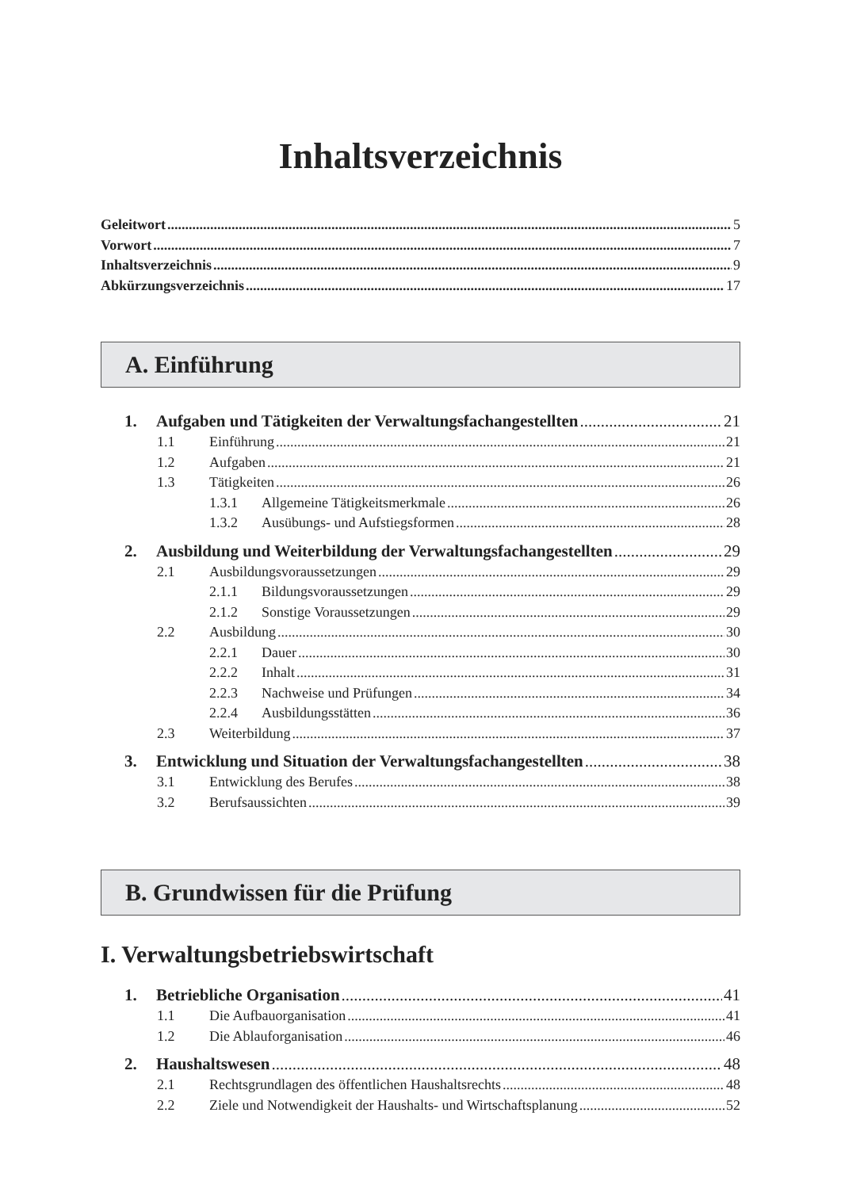Inhaltsverzeichnis
Geleitwort 5
Vorwort 7
Inhaltsverzeichnis 9
Abkürzungsverzeichnis 17
A. Einführung
1. Aufgaben und Tätigkeiten der Verwaltungsfachangestellten 21
1.1 Einführung 21
1.2 Aufgaben 21
1.3 Tätigkeiten 26
1.3.1 Allgemeine Tätigkeitsmerkmale 26
1.3.2 Ausübungs- und Aufstiegsformen 28
2. Ausbildung und Weiterbildung der Verwaltungsfachangestellten 29
2.1 Ausbildungsvoraussetzungen 29
2.1.1 Bildungsvoraussetzungen 29
2.1.2 Sonstige Voraussetzungen 29
2.2 Ausbildung 30
2.2.1 Dauer 30
2.2.2 Inhalt 31
2.2.3 Nachweise und Prüfungen 34
2.2.4 Ausbildungsstätten 36
2.3 Weiterbildung 37
3. Entwicklung und Situation der Verwaltungsfachangestellten 38
3.1 Entwicklung des Berufes 38
3.2 Berufsaussichten 39
B. Grundwissen für die Prüfung
I. Verwaltungsbetriebswirtschaft
1. Betriebliche Organisation 41
1.1 Die Aufbauorganisation 41
1.2 Die Ablauforganisation 46
2. Haushaltswesen 48
2.1 Rechtsgrundlagen des öffentlichen Haushaltsrechts 48
2.2 Ziele und Notwendigkeit der Haushalts- und Wirtschaftsplanung 52